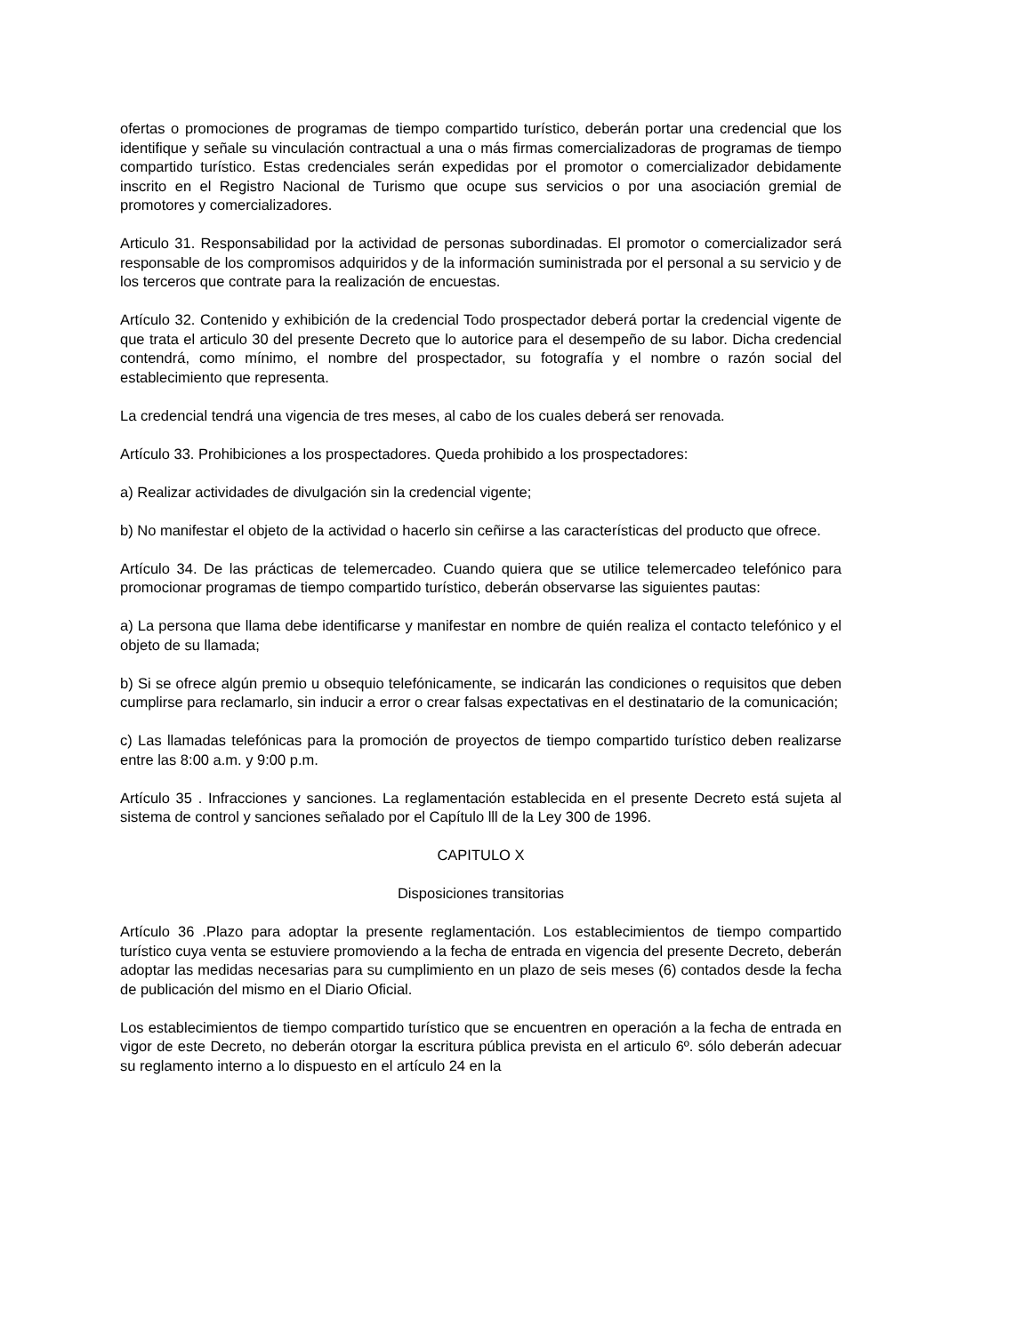ofertas o promociones de programas de tiempo compartido turístico, deberán portar una credencial que los identifique y señale su vinculación contractual a una o más firmas comercializadoras de programas de tiempo compartido turístico. Estas credenciales serán expedidas por el promotor o comercializador debidamente inscrito en el Registro Nacional de Turismo que ocupe sus servicios o por una asociación gremial de promotores y comercializadores.
Articulo 31. Responsabilidad por la actividad de personas subordinadas. El promotor o comercializador será responsable de los compromisos adquiridos y de la información suministrada por el personal a su servicio y de los terceros que contrate para la realización de encuestas.
Artículo 32. Contenido y exhibición de la credencial Todo prospectador deberá portar la credencial vigente de que trata el articulo 30 del presente Decreto que lo autorice para el desempeño de su labor. Dicha credencial contendrá, como mínimo, el nombre del prospectador, su fotografía y el nombre o razón social del establecimiento que representa.
La credencial tendrá una vigencia de tres meses, al cabo de los cuales deberá ser renovada.
Artículo 33. Prohibiciones a los prospectadores. Queda prohibido a los prospectadores:
a) Realizar actividades de divulgación sin la credencial vigente;
b) No manifestar el objeto de la actividad o hacerlo sin ceñirse a las características del producto que ofrece.
Artículo 34. De las prácticas de telemercadeo. Cuando quiera que se utilice telemercadeo telefónico para promocionar programas de tiempo compartido turístico, deberán observarse las siguientes pautas:
a) La persona que llama debe identificarse y manifestar en nombre de quién realiza el contacto telefónico y el objeto de su llamada;
b) Si se ofrece algún premio u obsequio telefónicamente, se indicarán las condiciones o requisitos que deben cumplirse para reclamarlo, sin inducir a error o crear falsas expectativas en el destinatario de la comunicación;
c) Las llamadas telefónicas para la promoción de proyectos de tiempo compartido turístico deben realizarse entre las 8:00 a.m. y 9:00 p.m.
Artículo 35 . Infracciones y sanciones. La reglamentación establecida en el presente Decreto está sujeta al sistema de control y sanciones señalado por el Capítulo lll de la Ley 300 de 1996.
CAPITULO X
Disposiciones transitorias
Artículo 36 .Plazo para adoptar la presente reglamentación. Los establecimientos de tiempo compartido turístico cuya venta se estuviere promoviendo a la fecha de entrada en vigencia del presente Decreto, deberán adoptar las medidas necesarias para su cumplimiento en un plazo de seis meses (6) contados desde la fecha de publicación del mismo en el Diario Oficial.
Los establecimientos de tiempo compartido turístico que se encuentren en operación a la fecha de entrada en vigor de este Decreto, no deberán otorgar la escritura pública prevista en el articulo 6º. sólo deberán adecuar su reglamento interno a lo dispuesto en el artículo 24 en la